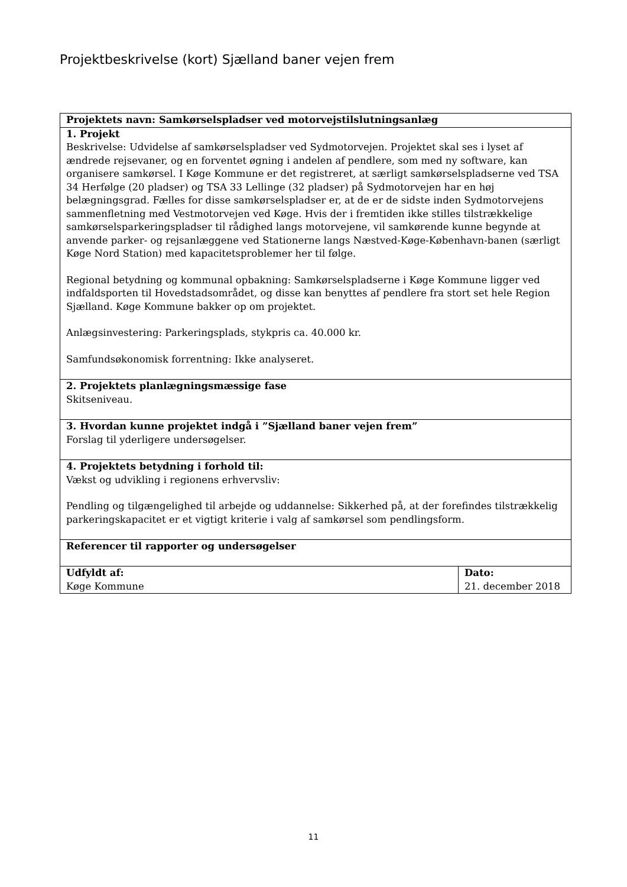Projektbeskrivelse (kort) Sjælland baner vejen frem
| Projektets navn: Samkørselspladser ved motorvejstilslutningsanlæg | |
| 1. Projekt Beskrivelse: Udvidelse af samkørselspladser ved Sydmotorvejen. Projektet skal ses i lyset af ændrede rejsevaner, og en forventet øgning i andelen af pendlere, som med ny software, kan organisere samkørsel. I Køge Kommune er det registreret, at særligt samkørselspladserne ved TSA 34 Herfølge (20 pladser) og TSA 33 Lellinge (32 pladser) på Sydmotorvejen har en høj belægningsgrad. Fælles for disse samkørselspladser er, at de er de sidste inden Sydmotorvejens sammenfletning med Vestmotorvejen ved Køge. Hvis der i fremtiden ikke stilles tilstrækkelige samkørselsparkeringspladser til rådighed langs motorvejene, vil samkørende kunne begynde at anvende parker- og rejsanlæggene ved Stationerne langs Næstved-Køge-København-banen (særligt Køge Nord Station) med kapacitetsproblemer her til følge. Regional betydning og kommunal opbakning: Samkørselspladserne i Køge Kommune ligger ved indfaldsporten til Hovedstadsområdet, og disse kan benyttes af pendlere fra stort set hele Region Sjælland. Køge Kommune bakker op om projektet. Anlægsinvestering: Parkeringsplads, stykpris ca. 40.000 kr. Samfundsøkonomisk forrentning: Ikke analyseret. | |
| 2. Projektets planlægningsmæssige fase Skitseniveau. | |
| 3. Hvordan kunne projektet indgå i ”Sjælland baner vejen frem” Forslag til yderligere undersøgelser. | |
| 4. Projektets betydning i forhold til: Vækst og udvikling i regionens erhvervsliv: Pendling og tilgængelighed til arbejde og uddannelse: Sikkerhed på, at der forefindes tilstrækkelig parkeringskapacitet er et vigtigt kriterie i valg af samkørsel som pendlingsform. | |
| Referencer til rapporter og undersøgelser | |
| Udfyldt af: Køge Kommune | Dato: 21. december 2018 |
11